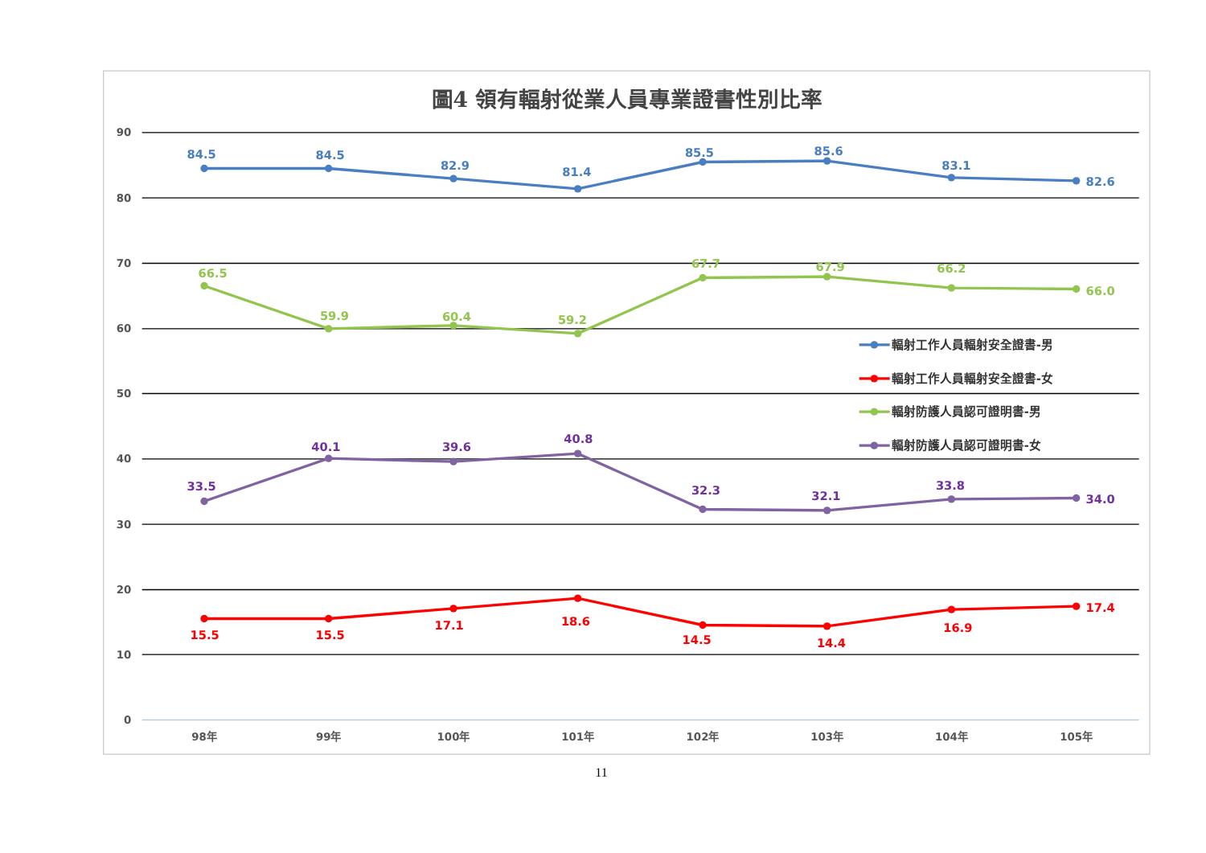圖4 領有輻射從業人員專業證書性別比率
90
80
70
60
50
40
30
20
10
0
98年
99年
100年
101年
102年
103年
104年
105年
84.5
84.5
82.9
81.4
85.5
85.6
83.1
82.6
66.5
59.9
60.4
59.2
67.7
67.9
66.2
66.0
33.5
40.1
39.6
40.8
32.3
32.1
33.8
34.0
15.5
15.5
17.1
18.6
14.5
14.4
16.9
17.4
輻射工作人員輻射安全證書-男
輻射工作人員輻射安全證書-女
輻射防護人員認可證明書-男
輻射防護人員認可證明書-女
11